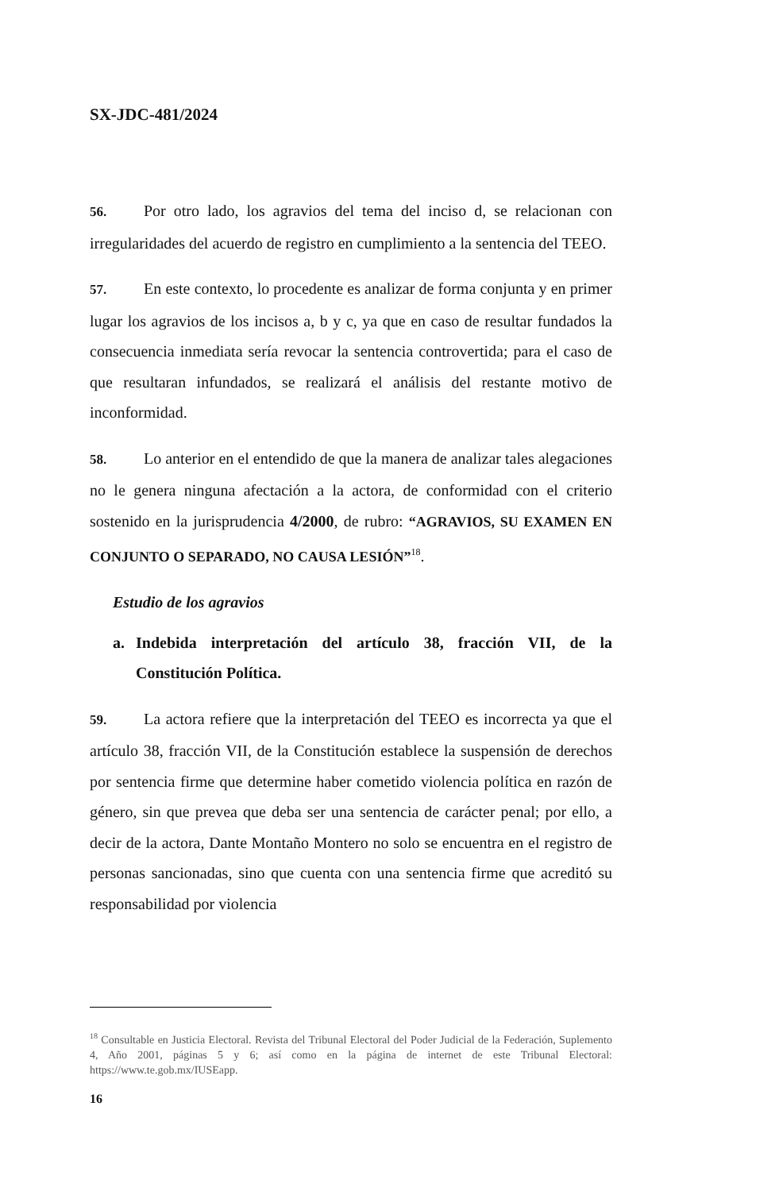SX-JDC-481/2024
56. Por otro lado, los agravios del tema del inciso d, se relacionan con irregularidades del acuerdo de registro en cumplimiento a la sentencia del TEEO.
57. En este contexto, lo procedente es analizar de forma conjunta y en primer lugar los agravios de los incisos a, b y c, ya que en caso de resultar fundados la consecuencia inmediata sería revocar la sentencia controvertida; para el caso de que resultaran infundados, se realizará el análisis del restante motivo de inconformidad.
58. Lo anterior en el entendido de que la manera de analizar tales alegaciones no le genera ninguna afectación a la actora, de conformidad con el criterio sostenido en la jurisprudencia 4/2000, de rubro: “AGRAVIOS, SU EXAMEN EN CONJUNTO O SEPARADO, NO CAUSA LESIÓN”<sup>18</sup>.
Estudio de los agravios
a. Indebida interpretación del artículo 38, fracción VII, de la Constitución Política.
59. La actora refiere que la interpretación del TEEO es incorrecta ya que el artículo 38, fracción VII, de la Constitución establece la suspensión de derechos por sentencia firme que determine haber cometido violencia política en razón de género, sin que prevea que deba ser una sentencia de carácter penal; por ello, a decir de la actora, Dante Montaño Montero no solo se encuentra en el registro de personas sancionadas, sino que cuenta con una sentencia firme que acreditó su responsabilidad por violencia
<sup>18</sup> Consultable en Justicia Electoral. Revista del Tribunal Electoral del Poder Judicial de la Federación, Suplemento 4, Año 2001, páginas 5 y 6; así como en la página de internet de este Tribunal Electoral: https://www.te.gob.mx/IUSEapp.
16